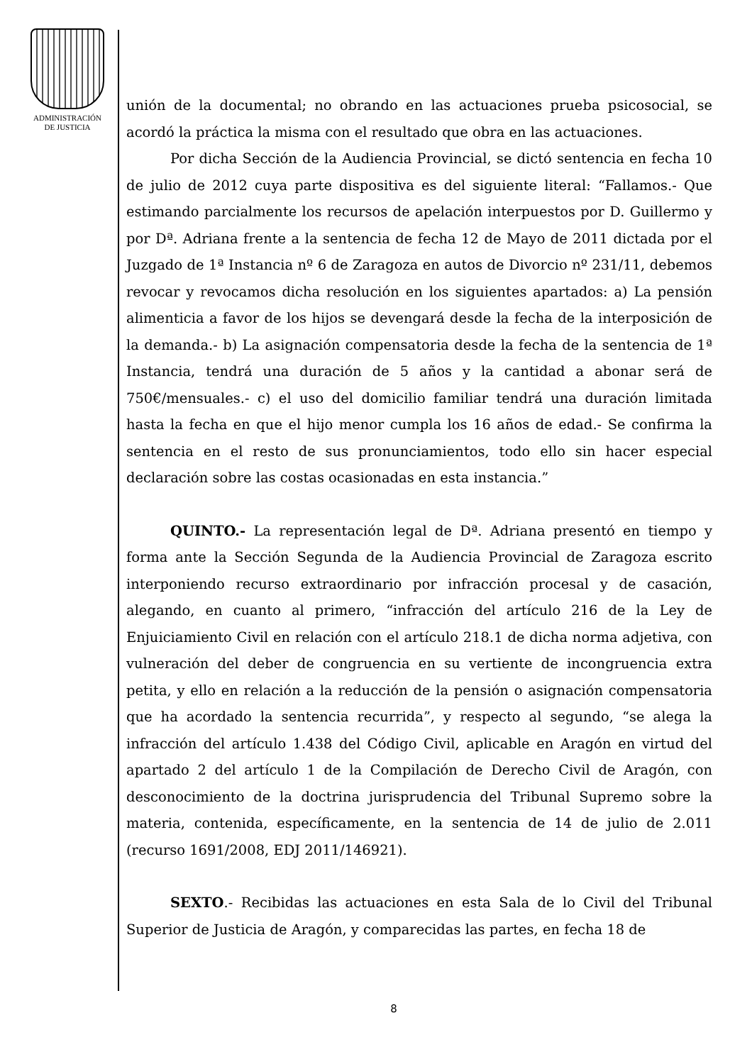ADMINISTRACIÓN
DE JUSTICIA
unión de la documental; no obrando en las actuaciones prueba psicosocial, se acordó la práctica la misma con el resultado que obra en las actuaciones.
Por dicha Sección de la Audiencia Provincial, se dictó sentencia en fecha 10 de julio de 2012 cuya parte dispositiva es del siguiente literal: “Fallamos.- Que estimando parcialmente los recursos de apelación interpuestos por D. Guillermo y por Dª. Adriana frente a la sentencia de fecha 12 de Mayo de 2011 dictada por el Juzgado de 1ª Instancia nº 6 de Zaragoza en autos de Divorcio nº 231/11, debemos revocar y revocamos dicha resolución en los siguientes apartados: a) La pensión alimenticia a favor de los hijos se devengará desde la fecha de la interposición de la demanda.- b) La asignación compensatoria desde la fecha de la sentencia de 1ª Instancia, tendrá una duración de 5 años y la cantidad a abonar será de 750€/mensuales.- c) el uso del domicilio familiar tendrá una duración limitada hasta la fecha en que el hijo menor cumpla los 16 años de edad.- Se confirma la sentencia en el resto de sus pronunciamientos, todo ello sin hacer especial declaración sobre las costas ocasionadas en esta instancia.”
QUINTO.- La representación legal de Dª. Adriana presentó en tiempo y forma ante la Sección Segunda de la Audiencia Provincial de Zaragoza escrito interponiendo recurso extraordinario por infracción procesal y de casación, alegando, en cuanto al primero, “infracción del artículo 216 de la Ley de Enjuiciamiento Civil en relación con el artículo 218.1 de dicha norma adjetiva, con vulneración del deber de congruencia en su vertiente de incongruencia extra petita, y ello en relación a la reducción de la pensión o asignación compensatoria que ha acordado la sentencia recurrida”, y respecto al segundo, “se alega la infracción del artículo 1.438 del Código Civil, aplicable en Aragón en virtud del apartado 2 del artículo 1 de la Compilación de Derecho Civil de Aragón, con desconocimiento de la doctrina jurisprudencia del Tribunal Supremo sobre la materia, contenida, específicamente, en la sentencia de 14 de julio de 2.011 (recurso 1691/2008, EDJ 2011/146921).
SEXTO.- Recibidas las actuaciones en esta Sala de lo Civil del Tribunal Superior de Justicia de Aragón, y comparecidas las partes, en fecha 18 de
8